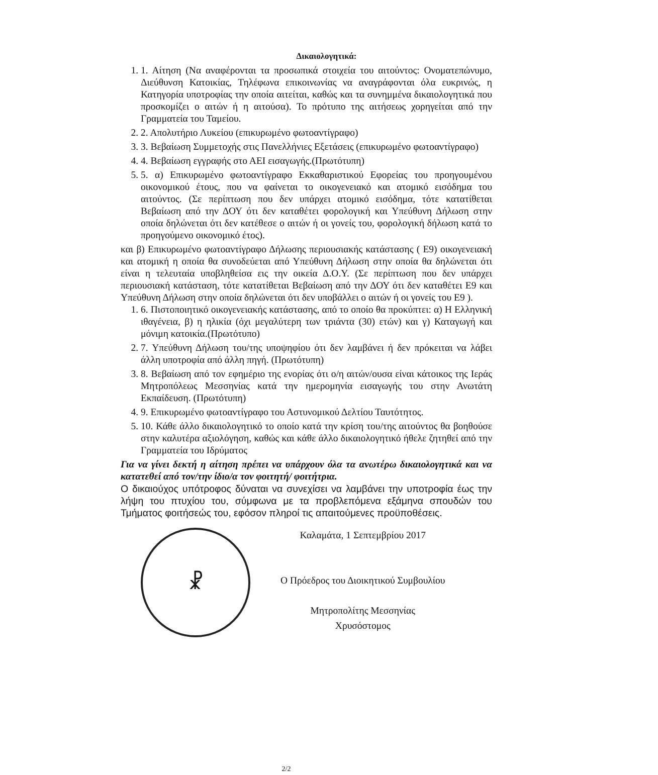Δικαιολογητικά:
1. 1. Αίτηση (Να αναφέρονται τα προσωπικά στοιχεία του αιτούντος: Ονοματεπώνυμο, Διεύθυνση Κατοικίας, Τηλέφωνα επικοινωνίας να αναγράφονται όλα ευκρινώς, η Κατηγορία υποτροφίας την οποία αιτείται, καθώς και τα συνημμένα δικαιολογητικά που προσκομίζει ο αιτών ή η αιτούσα). Το πρότυπο της αιτήσεως χορηγείται από την Γραμματεία του Ταμείου.
2. 2. Απολυτήριο Λυκείου (επικυρωμένο φωτοαντίγραφο)
3. 3. Βεβαίωση Συμμετοχής στις Πανελλήνιες Εξετάσεις (επικυρωμένο φωτοαντίγραφο)
4. 4. Βεβαίωση εγγραφής στο ΑΕΙ εισαγωγής.(Πρωτότυπη)
5. 5. α) Επικυρωμένο φωτοαντίγραφο Εκκαθαριστικού Εφορείας του προηγουμένου οικονομικού έτους, που να φαίνεται το οικογενειακό και ατομικό εισόδημα του αιτούντος. (Σε περίπτωση που δεν υπάρχει ατομικό εισόδημα, τότε κατατίθεται Βεβαίωση από την ΔΟΥ ότι δεν καταθέτει φορολογική και Υπεύθυνη Δήλωση στην οποία δηλώνεται ότι δεν κατέθεσε ο αιτών ή οι γονείς του, φορολογική δήλωση κατά το προηγούμενο οικονομικό έτος).
και β) Επικυρωμένο φωτοαντίγραφο Δήλωσης περιουσιακής κατάστασης ( Ε9) οικογενειακή και ατομική η οποία θα συνοδεύεται από Υπεύθυνη Δήλωση στην οποία θα δηλώνεται ότι είναι η τελευταία υποβληθείσα εις την οικεία Δ.Ο.Υ. (Σε περίπτωση που δεν υπάρχει περιουσιακή κατάσταση, τότε κατατίθεται Βεβαίωση από την ΔΟΥ ότι δεν καταθέτει Ε9 και Υπεύθυνη Δήλωση στην οποία δηλώνεται ότι δεν υποβάλλει ο αιτών ή οι γονείς του Ε9 ).
1. 6. Πιστοποιητικό οικογενειακής κατάστασης, από το οποίο θα προκύπτει: α) Η Ελληνική ιθαγένεια, β) η ηλικία (όχι μεγαλύτερη των τριάντα (30) ετών) και γ) Καταγωγή και μόνιμη κατοικία.(Πρωτότυπο)
2. 7. Υπεύθυνη Δήλωση του/της υποψηφίου ότι δεν λαμβάνει ή δεν πρόκειται να λάβει άλλη υποτροφία από άλλη πηγή. (Πρωτότυπη)
3. 8. Βεβαίωση από τον εφημέριο της ενορίας ότι ο/η αιτών/ουσα είναι κάτοικος της Ιεράς Μητροπόλεως Μεσσηνίας κατά την ημερομηνία εισαγωγής του στην Ανωτάτη Εκπαίδευση. (Πρωτότυπη)
4. 9. Επικυρωμένο φωτοαντίγραφο του Αστυνομικού Δελτίου Ταυτότητος.
5. 10. Κάθε άλλο δικαιολογητικό το οποίο κατά την κρίση του/της αιτούντος θα βοηθούσε στην καλυτέρα αξιολόγηση, καθώς και κάθε άλλο δικαιολογητικό ήθελε ζητηθεί από την Γραμματεία του Ιδρύματος
Για να γίνει δεκτή η αίτηση πρέπει να υπάρχουν όλα τα ανωτέρω δικαιολογητικά και να κατατεθεί από τον/την ίδιο/α τον φοιτητή/ φοιτήτρια.
Ο δικαιούχος υπότροφος δύναται να συνεχίσει να λαμβάνει την υποτροφία έως την λήψη του πτυχίου του, σύμφωνα με τα προβλεπόμενα εξάμηνα σπουδών του Τμήματος φοιτήσεώς του, εφόσον πληροί τις απαιτούμενες προϋποθέσεις.
☧
Καλαμάτα, 1 Σεπτεμβρίου 2017
Ο Πρόεδρος του Διοικητικού Συμβουλίου
Μητροπολίτης Μεσσηνίας
Χρυσόστομος
2/2